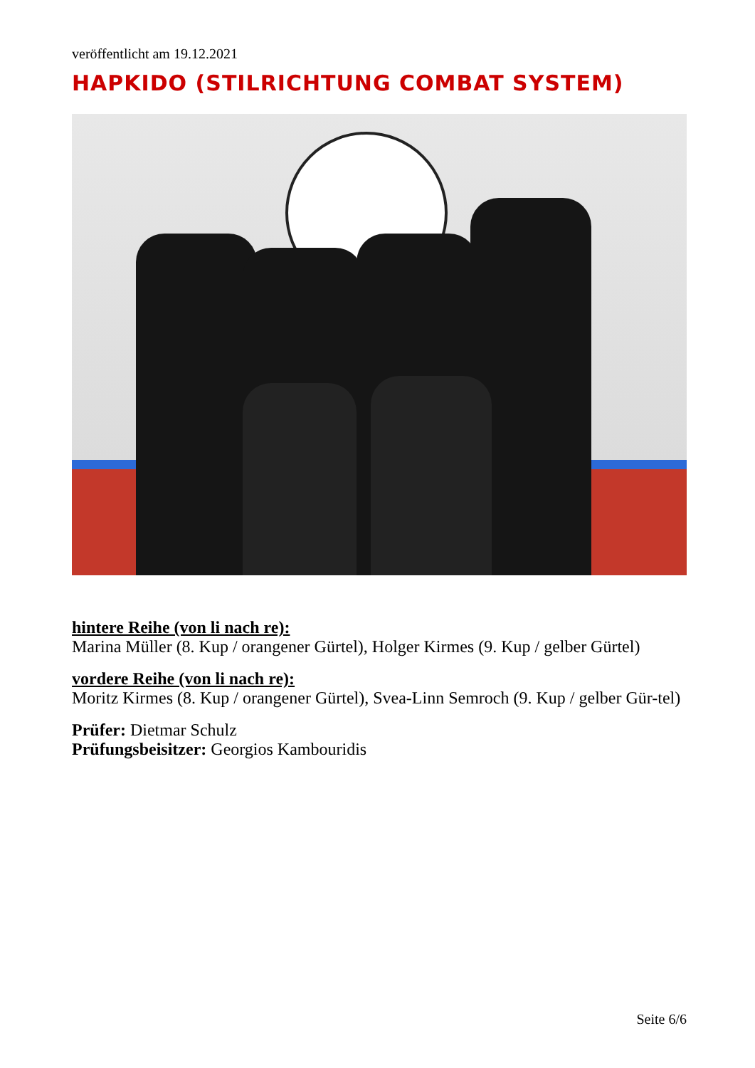veröffentlicht am 19.12.2021
HAPKIDO (STILRICHTUNG COMBAT SYSTEM)
hintere Reihe (von li nach re):
Marina Müller (8. Kup / orangener Gürtel), Holger Kirmes (9. Kup / gelber Gürtel)
vordere Reihe (von li nach re):
Moritz Kirmes (8. Kup / orangener Gürtel), Svea-Linn Semroch (9. Kup / gelber Gür-tel)
Prüfer: Dietmar Schulz
Prüfungsbeisitzer: Georgios Kambouridis
Seite 6/6